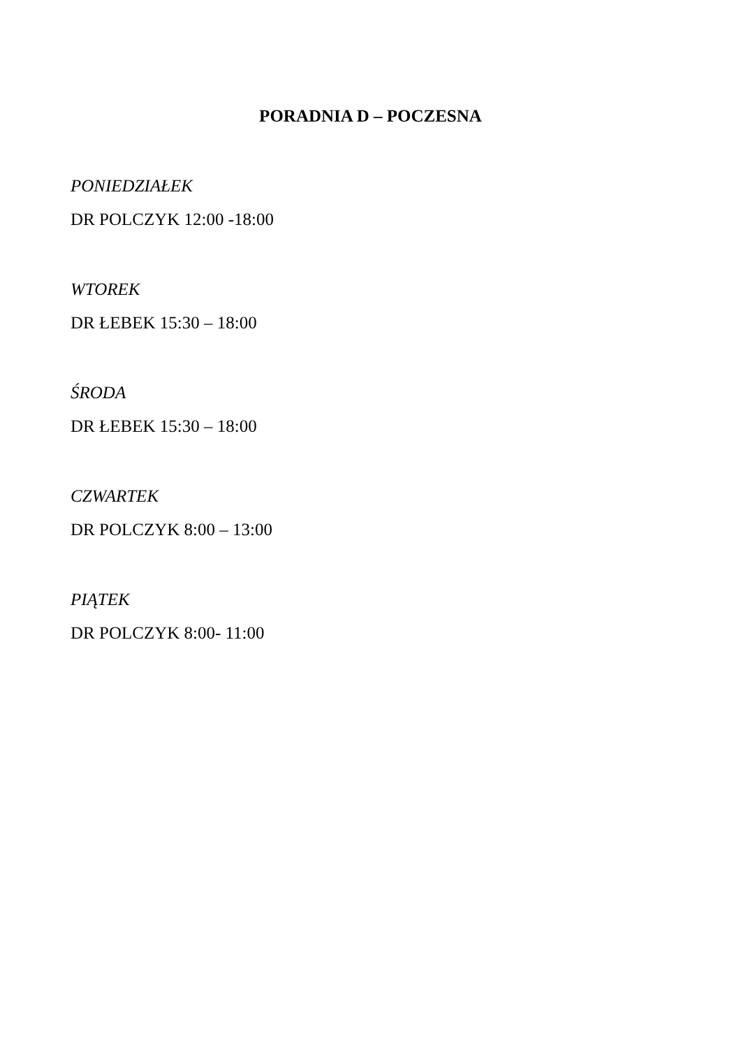PORADNIA D – POCZESNA
PONIEDZIAŁEK
DR POLCZYK 12:00 -18:00
WTOREK
DR ŁEBEK 15:30 – 18:00
ŚRODA
DR ŁEBEK 15:30 – 18:00
CZWARTEK
DR POLCZYK 8:00 – 13:00
PIĄTEK
DR POLCZYK 8:00- 11:00